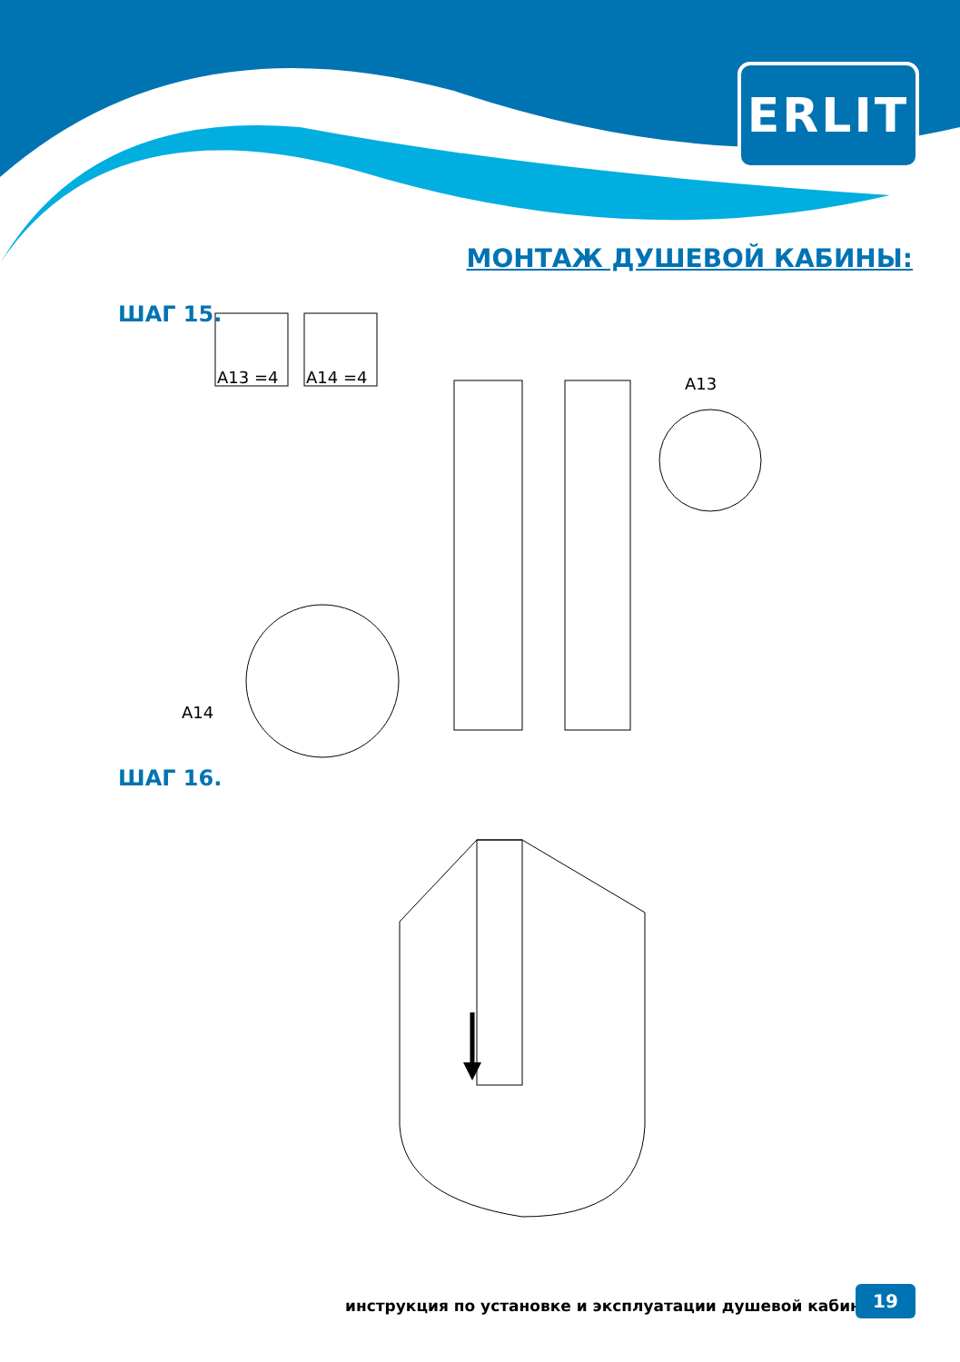ERLIT
МОНТАЖ ДУШЕВОЙ КАБИНЫ:
ШАГ 15.
A13 =4
A14 =4
A13
A14
ШАГ 16.
инструкция по установке и эксплуатации душевой кабины
19